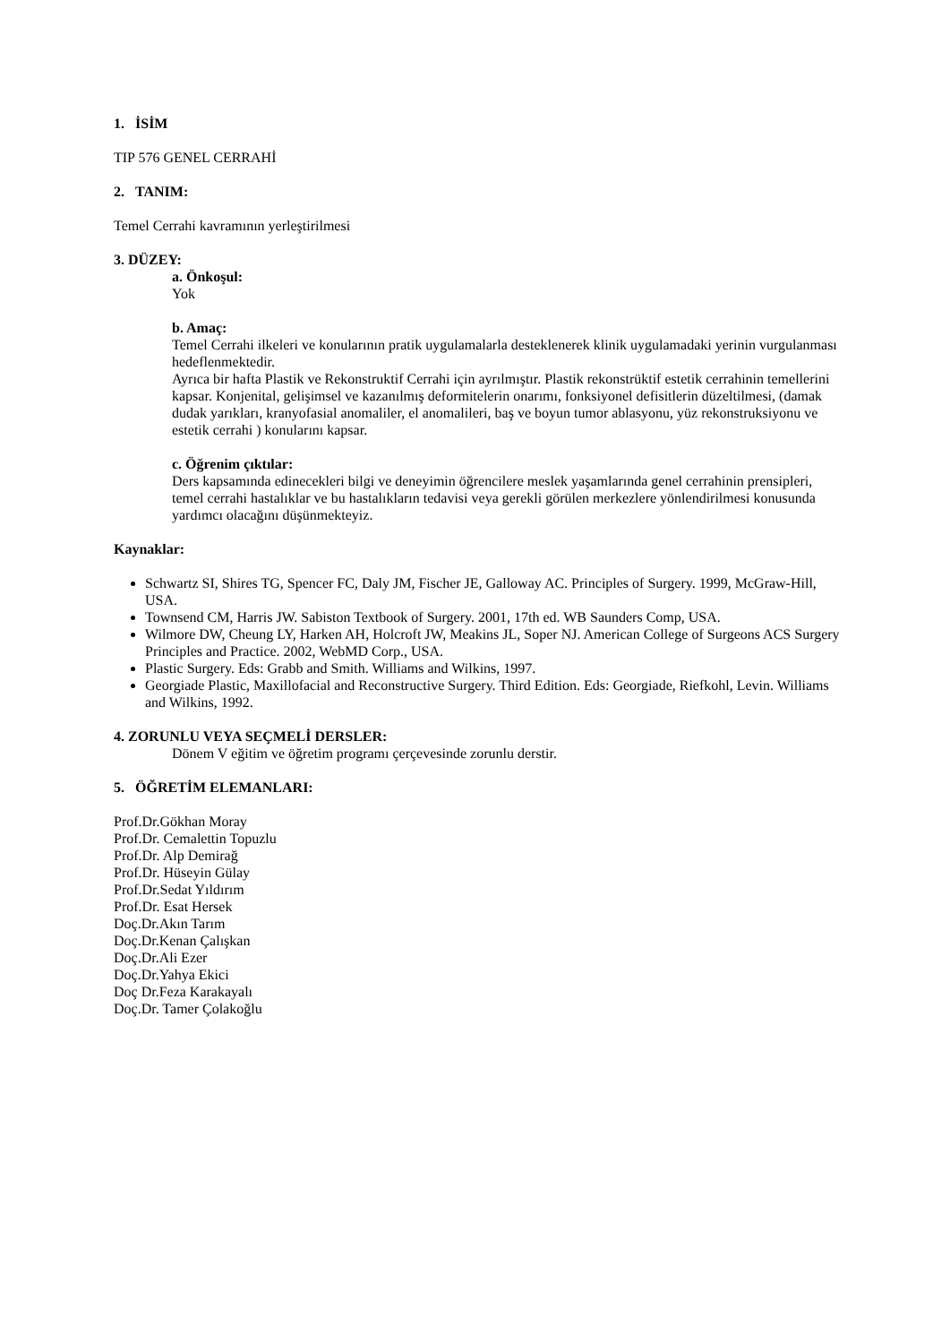1. İSİM
TIP 576 GENEL CERRAHİ
2. TANIM:
Temel Cerrahi kavramının yerleştirilmesi
3. DÜZEY:
a. Önkoşul:
Yok
b. Amaç:
Temel Cerrahi ilkeleri ve konularının pratik uygulamalarla desteklenerek klinik uygulamadaki yerinin vurgulanması hedeflenmektedir.
Ayrıca bir hafta Plastik ve Rekonstruktif Cerrahi için ayrılmıştır. Plastik rekonstrüktif estetik cerrahinin temellerini kapsar. Konjenital, gelişimsel ve kazanılmış deformitelerin onarımı, fonksiyonel defisitlerin düzeltilmesi, (damak dudak yarıkları, kranyofasial anomaliler, el anomalileri, baş ve boyun tumor ablasyonu, yüz rekonstruksiyonu ve estetik cerrahi ) konularını kapsar.
c. Öğrenim çıktılar:
Ders kapsamında edinecekleri bilgi ve deneyimin öğrencilere meslek yaşamlarında genel cerrahinin prensipleri, temel cerrahi hastalıklar ve bu hastalıkların tedavisi veya gerekli görülen merkezlere yönlendirilmesi konusunda yardımcı olacağını düşünmekteyiz.
Kaynaklar:
Schwartz SI, Shires TG, Spencer FC, Daly JM, Fischer JE, Galloway AC. Principles of Surgery. 1999, McGraw-Hill, USA.
Townsend CM, Harris JW. Sabiston Textbook of Surgery. 2001, 17th ed. WB Saunders Comp, USA.
Wilmore DW, Cheung LY, Harken AH, Holcroft JW, Meakins JL, Soper NJ. American College of Surgeons ACS Surgery Principles and Practice. 2002, WebMD Corp., USA.
Plastic Surgery. Eds: Grabb and Smith. Williams and Wilkins, 1997.
Georgiade Plastic, Maxillofacial and Reconstructive Surgery. Third Edition. Eds: Georgiade, Riefkohl, Levin. Williams and Wilkins, 1992.
4. ZORUNLU VEYA SEÇMELİ DERSLER:
Dönem V eğitim ve öğretim programı çerçevesinde zorunlu derstir.
5. ÖĞRETİM ELEMANLARI:
Prof.Dr.Gökhan Moray
Prof.Dr. Cemalettin Topuzlu
Prof.Dr. Alp Demirağ
Prof.Dr. Hüseyin Gülay
Prof.Dr.Sedat Yıldırım
Prof.Dr. Esat Hersek
Doç.Dr.Akın Tarım
Doç.Dr.Kenan Çalışkan
Doç.Dr.Ali Ezer
Doç.Dr.Yahya Ekici
Doç Dr.Feza Karakayalı
Doç.Dr. Tamer Çolakoğlu